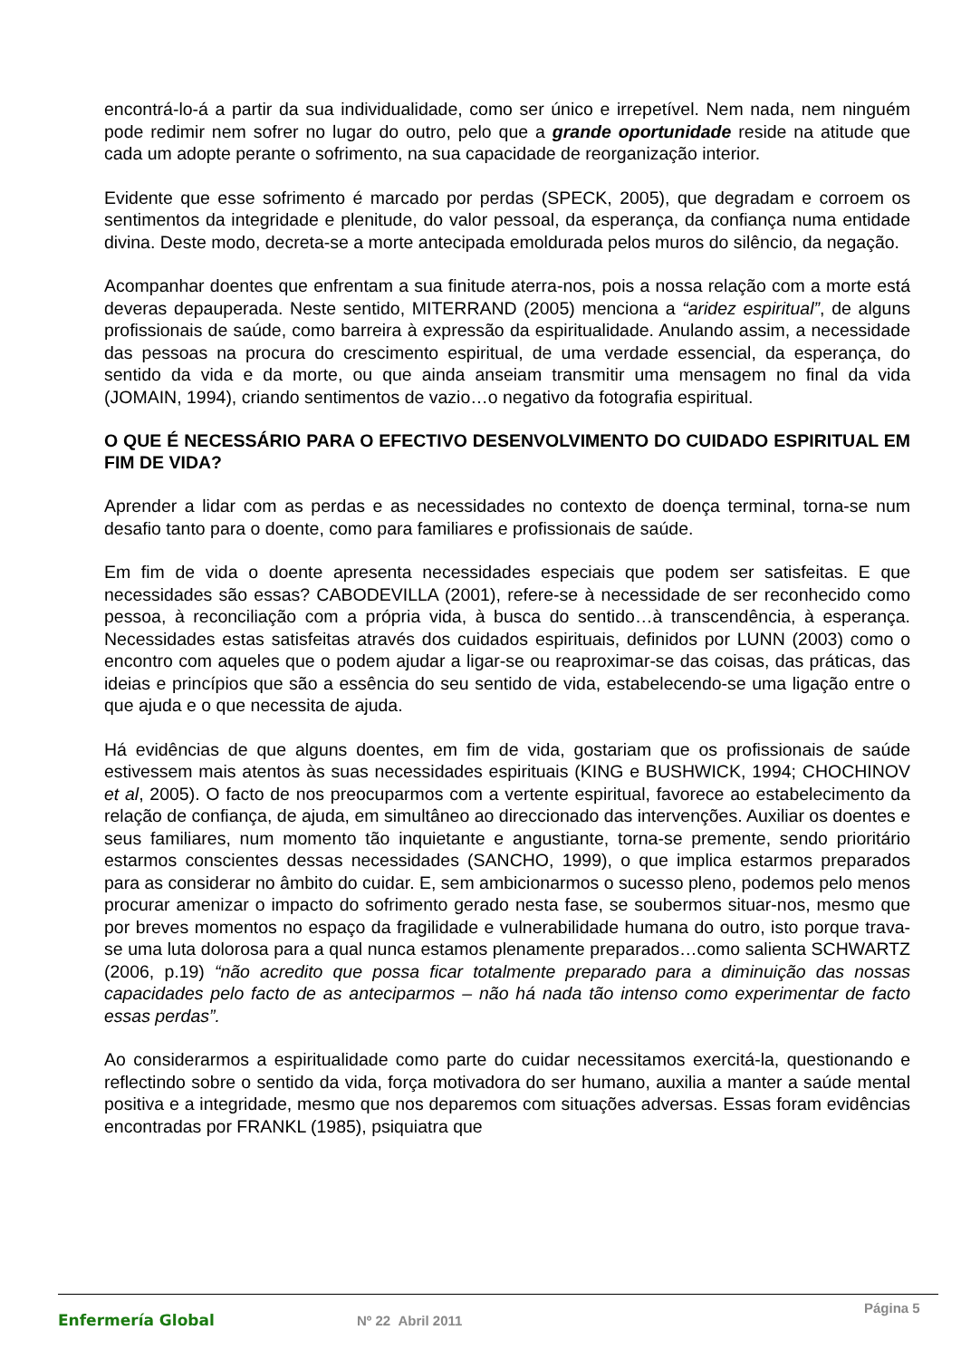encontrá-lo-á a partir da sua individualidade, como ser único e irrepetível. Nem nada, nem ninguém pode redimir nem sofrer no lugar do outro, pelo que a grande oportunidade reside na atitude que cada um adopte perante o sofrimento, na sua capacidade de reorganização interior.
Evidente que esse sofrimento é marcado por perdas (SPECK, 2005), que degradam e corroem os sentimentos da integridade e plenitude, do valor pessoal, da esperança, da confiança numa entidade divina. Deste modo, decreta-se a morte antecipada emoldurada pelos muros do silêncio, da negação.
Acompanhar doentes que enfrentam a sua finitude aterra-nos, pois a nossa relação com a morte está deveras depauperada. Neste sentido, MITERRAND (2005) menciona a “aridez espiritual”, de alguns profissionais de saúde, como barreira à expressão da espiritualidade. Anulando assim, a necessidade das pessoas na procura do crescimento espiritual, de uma verdade essencial, da esperança, do sentido da vida e da morte, ou que ainda anseiam transmitir uma mensagem no final da vida (JOMAIN, 1994), criando sentimentos de vazio…o negativo da fotografia espiritual.
O QUE É NECESSÁRIO PARA O EFECTIVO DESENVOLVIMENTO DO CUIDADO ESPIRITUAL EM FIM DE VIDA?
Aprender a lidar com as perdas e as necessidades no contexto de doença terminal, torna-se num desafio tanto para o doente, como para familiares e profissionais de saúde.
Em fim de vida o doente apresenta necessidades especiais que podem ser satisfeitas. E que necessidades são essas? CABODEVILLA (2001), refere-se à necessidade de ser reconhecido como pessoa, à reconciliação com a própria vida, à busca do sentido…à transcendência, à esperança. Necessidades estas satisfeitas através dos cuidados espirituais, definidos por LUNN (2003) como o encontro com aqueles que o podem ajudar a ligar-se ou reaproximar-se das coisas, das práticas, das ideias e princípios que são a essência do seu sentido de vida, estabelecendo-se uma ligação entre o que ajuda e o que necessita de ajuda.
Há evidências de que alguns doentes, em fim de vida, gostariam que os profissionais de saúde estivessem mais atentos às suas necessidades espirituais (KING e BUSHWICK, 1994; CHOCHINOV et al, 2005). O facto de nos preocuparmos com a vertente espiritual, favorece ao estabelecimento da relação de confiança, de ajuda, em simultâneo ao direccionado das intervenções. Auxiliar os doentes e seus familiares, num momento tão inquietante e angustiante, torna-se premente, sendo prioritário estarmos conscientes dessas necessidades (SANCHO, 1999), o que implica estarmos preparados para as considerar no âmbito do cuidar. E, sem ambicionarmos o sucesso pleno, podemos pelo menos procurar amenizar o impacto do sofrimento gerado nesta fase, se soubermos situar-nos, mesmo que por breves momentos no espaço da fragilidade e vulnerabilidade humana do outro, isto porque trava-se uma luta dolorosa para a qual nunca estamos plenamente preparados…como salienta SCHWARTZ (2006, p.19) “não acredito que possa ficar totalmente preparado para a diminuição das nossas capacidades pelo facto de as anteciparmos – não há nada tão intenso como experimentar de facto essas perdas”.
Ao considerarmos a espiritualidade como parte do cuidar necessitamos exercitá-la, questionando e reflectindo sobre o sentido da vida, força motivadora do ser humano, auxilia a manter a saúde mental positiva e a integridade, mesmo que nos deparemos com situações adversas. Essas foram evidências encontradas por FRANKL (1985), psiquiatra que
Enfermería Global Nº 22 Abril 2011
Página 5